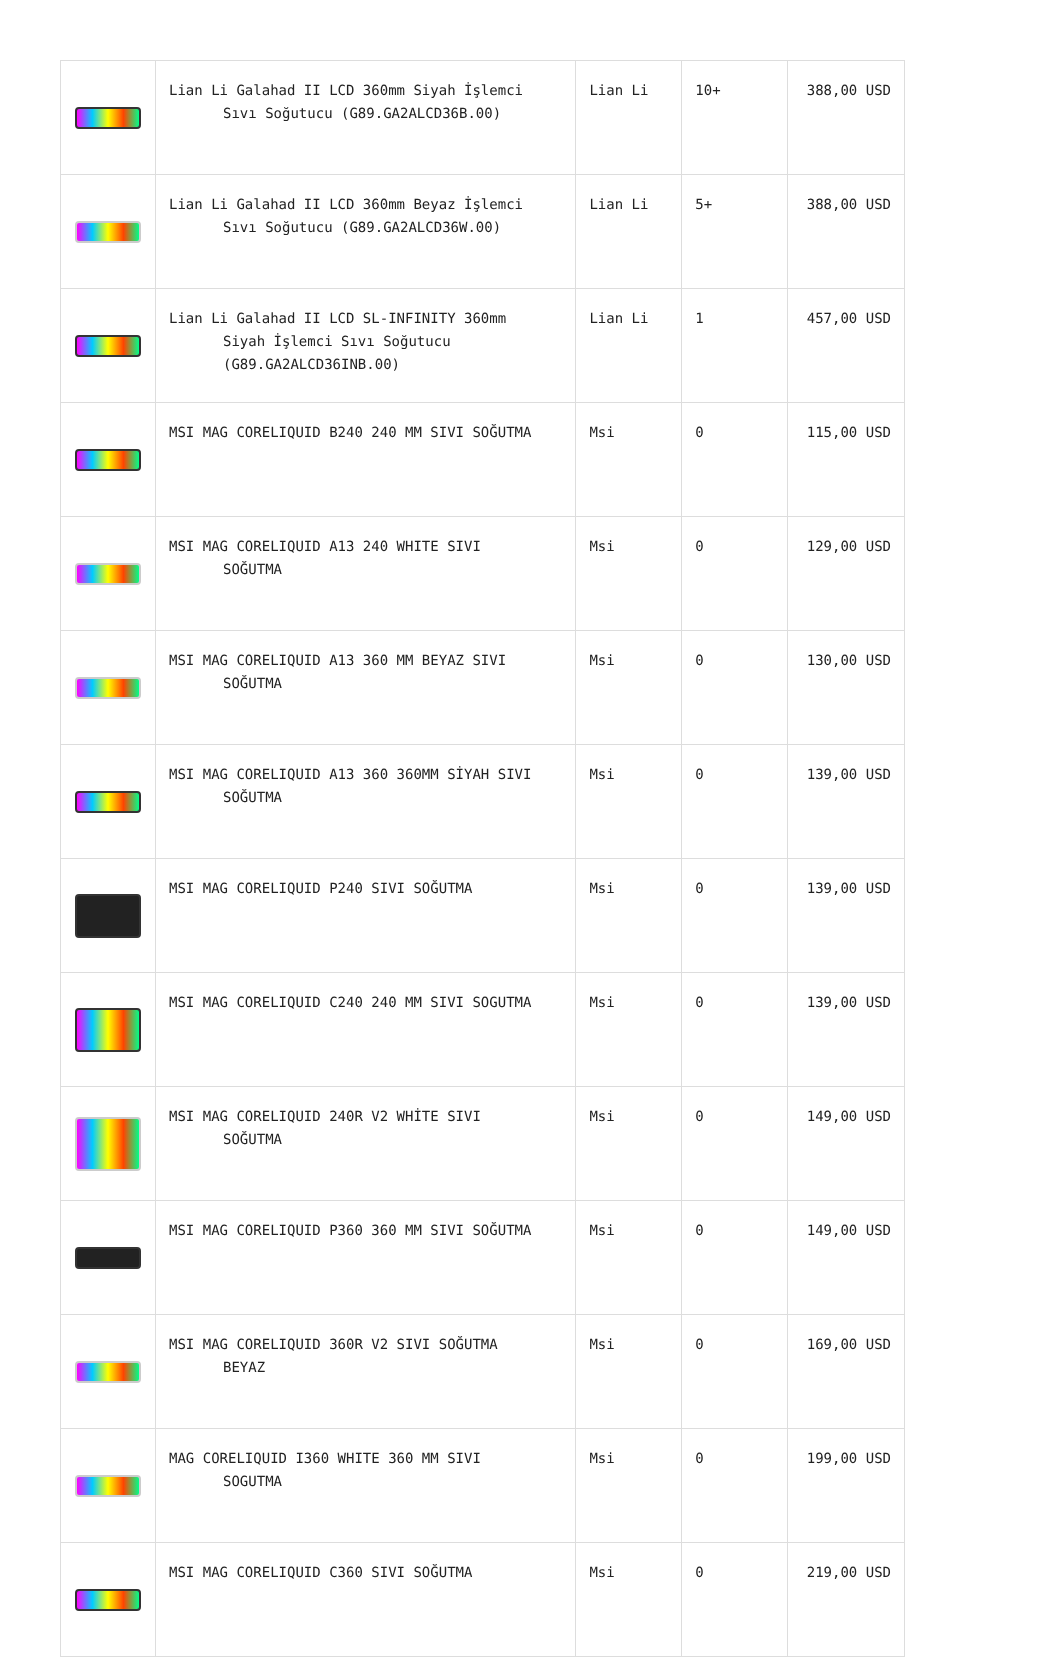| | Lian Li Galahad II LCD 360mm Siyah İşlemci Sıvı Soğutucu (G89.GA2ALCD36B.00) | Lian Li | 10+ | 388,00 USD |
| | Lian Li Galahad II LCD 360mm Beyaz İşlemci Sıvı Soğutucu (G89.GA2ALCD36W.00) | Lian Li | 5+ | 388,00 USD |
| | Lian Li Galahad II LCD SL-INFINITY 360mm Siyah İşlemci Sıvı Soğutucu (G89.GA2ALCD36INB.00) | Lian Li | 1 | 457,00 USD |
| | MSI MAG CORELIQUID B240 240 MM SIVI SOĞUTMA | Msi | 0 | 115,00 USD |
| | MSI MAG CORELIQUID A13 240 WHITE SIVI SOĞUTMA | Msi | 0 | 129,00 USD |
| | MSI MAG CORELIQUID A13 360 MM BEYAZ SIVI SOĞUTMA | Msi | 0 | 130,00 USD |
| | MSI MAG CORELIQUID A13 360 360MM SİYAH SIVI SOĞUTMA | Msi | 0 | 139,00 USD |
| | MSI MAG CORELIQUID P240 SIVI SOĞUTMA | Msi | 0 | 139,00 USD |
| | MSI MAG CORELIQUID C240 240 MM SIVI SOGUTMA | Msi | 0 | 139,00 USD |
| | MSI MAG CORELIQUID 240R V2 WHİTE SIVI SOĞUTMA | Msi | 0 | 149,00 USD |
| | MSI MAG CORELIQUID P360 360 MM SIVI SOĞUTMA | Msi | 0 | 149,00 USD |
| | MSI MAG CORELIQUID 360R V2 SIVI SOĞUTMA BEYAZ | Msi | 0 | 169,00 USD |
| | MAG CORELIQUID I360 WHITE 360 MM SIVI SOGUTMA | Msi | 0 | 199,00 USD |
| | MSI MAG CORELIQUID C360 SIVI SOĞUTMA | Msi | 0 | 219,00 USD |